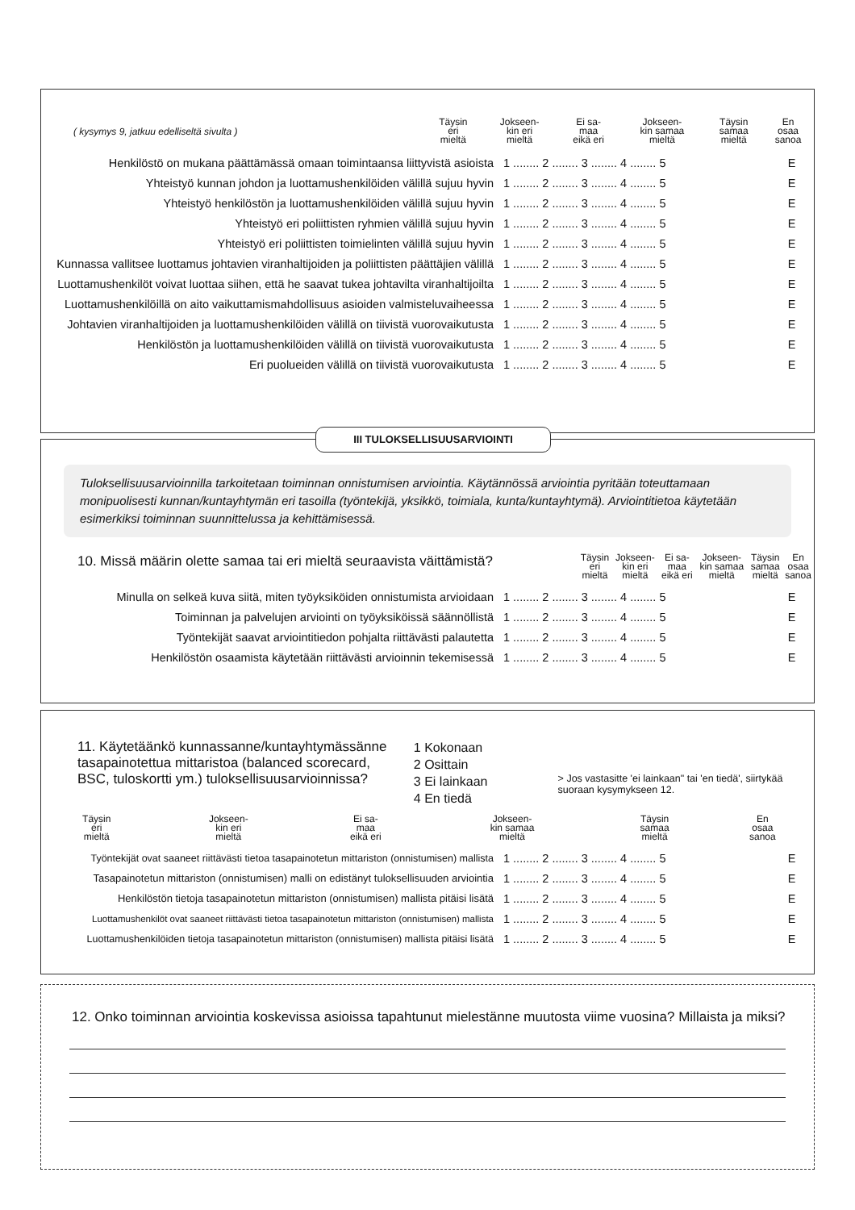| ( kysymys 9, jatkuu edelliseltä sivulta ) | Täysin eri mieltä | Jokseen- kin eri mieltä | Ei sa- maa eikä eri | Jokseen- kin samaa mieltä | Täysin samaa mieltä | En osaa sanoa |
| Henkilöstö on mukana päättämässä omaan toimintaansa liittyvistä asioista | 1 ........ 2 ........ 3 ........ 4 ........ 5 | E |
| Yhteistyö kunnan johdon ja luottamushenkilöiden välillä sujuu hyvin | 1 ........ 2 ........ 3 ........ 4 ........ 5 | E |
| Yhteistyö henkilöstön ja luottamushenkilöiden välillä sujuu hyvin | 1 ........ 2 ........ 3 ........ 4 ........ 5 | E |
| Yhteistyö eri poliittisten ryhmien välillä sujuu hyvin | 1 ........ 2 ........ 3 ........ 4 ........ 5 | E |
| Yhteistyö eri poliittisten toimielinten välillä sujuu hyvin | 1 ........ 2 ........ 3 ........ 4 ........ 5 | E |
| Kunnassa vallitsee luottamus johtavien viranhaltijoiden ja poliittisten päättäjien välillä | 1 ........ 2 ........ 3 ........ 4 ........ 5 | E |
| Luottamushenkilöt voivat luottaa siihen, että he saavat tukea johtavilta viranhaltijoilta | 1 ........ 2 ........ 3 ........ 4 ........ 5 | E |
| Luottamushenkilöillä on aito vaikuttamismahdollisuus asioiden valmisteluvaiheessa | 1 ........ 2 ........ 3 ........ 4 ........ 5 | E |
| Johtavien viranhaltijoiden ja luottamushenkilöiden välillä on tiivistä vuorovaikutusta | 1 ........ 2 ........ 3 ........ 4 ........ 5 | E |
| Henkilöstön ja luottamushenkilöiden välillä on tiivistä vuorovaikutusta | 1 ........ 2 ........ 3 ........ 4 ........ 5 | E |
| Eri puolueiden välillä on tiivistä vuorovaikutusta | 1 ........ 2 ........ 3 ........ 4 ........ 5 | E |
III TULOKSELLISUUSARVIOINTI
Tuloksellisuusarvioinnilla tarkoitetaan toiminnan onnistumisen arviointia. Käytännössä arviointia pyritään toteuttamaan monipuolisesti kunnan/kuntayhtymän eri tasoilla (työntekijä, yksikkö, toimiala, kunta/kuntayhtymä). Arviointitietoa käytetään esimerkiksi toiminnan suunnittelussa ja kehittämisessä.
| 10. Missä määrin olette samaa tai eri mieltä seuraavista väittämistä? | Täysin eri mieltä | Jokseen- kin eri mieltä | Ei sa- maa eikä eri | Jokseen- kin samaa mieltä | Täysin samaa mieltä | En osaa sanoa |
| Minulla on selkeä kuva siitä, miten työyksiköiden onnistumista arvioidaan | 1 ........ 2 ........ 3 ........ 4 ........ 5 | E |
| Toiminnan ja palvelujen arviointi on työyksiköissä säännöllistä | 1 ........ 2 ........ 3 ........ 4 ........ 5 | E |
| Työntekijät saavat arviointitiedon pohjalta riittävästi palautetta | 1 ........ 2 ........ 3 ........ 4 ........ 5 | E |
| Henkilöstön osaamista käytetään riittävästi arvioinnin tekemisessä | 1 ........ 2 ........ 3 ........ 4 ........ 5 | E |
11. Käytetäänkö kunnassanne/kuntayhtymässänne tasapainotettua mittaristoa (balanced scorecard, BSC, tuloskortti ym.) tuloksellisuusarvioinnissa?
1 Kokonaan
2 Osittain
3 Ei lainkaan
4 En tiedä
> Jos vastasitte 'ei lainkaan" tai 'en tiedä', siirtykää suoraan kysymykseen 12.
| | Täysin eri mieltä | Jokseen- kin eri mieltä | Ei sa- maa eikä eri | Jokseen- kin samaa mieltä | Täysin samaa mieltä | En osaa sanoa |
| Työntekijät ovat saaneet riittävästi tietoa tasapainotetun mittariston (onnistumisen) mallista | 1 ........ 2 ........ 3 ........ 4 ........ 5 | E |
| Tasapainotetun mittariston (onnistumisen) malli on edistänyt tuloksellisuuden arviointia | 1 ........ 2 ........ 3 ........ 4 ........ 5 | E |
| Henkilöstön tietoja tasapainotetun mittariston (onnistumisen) mallista pitäisi lisätä | 1 ........ 2 ........ 3 ........ 4 ........ 5 | E |
| Luottamushenkilöt ovat saaneet riittävästi tietoa tasapainotetun mittariston (onnistumisen) mallista | 1 ........ 2 ........ 3 ........ 4 ........ 5 | E |
| Luottamushenkilöiden tietoja tasapainotetun mittariston (onnistumisen) mallista pitäisi lisätä | 1 ........ 2 ........ 3 ........ 4 ........ 5 | E |
12. Onko toiminnan arviointia koskevissa asioissa tapahtunut mielestänne muutosta viime vuosina? Millaista ja miksi?